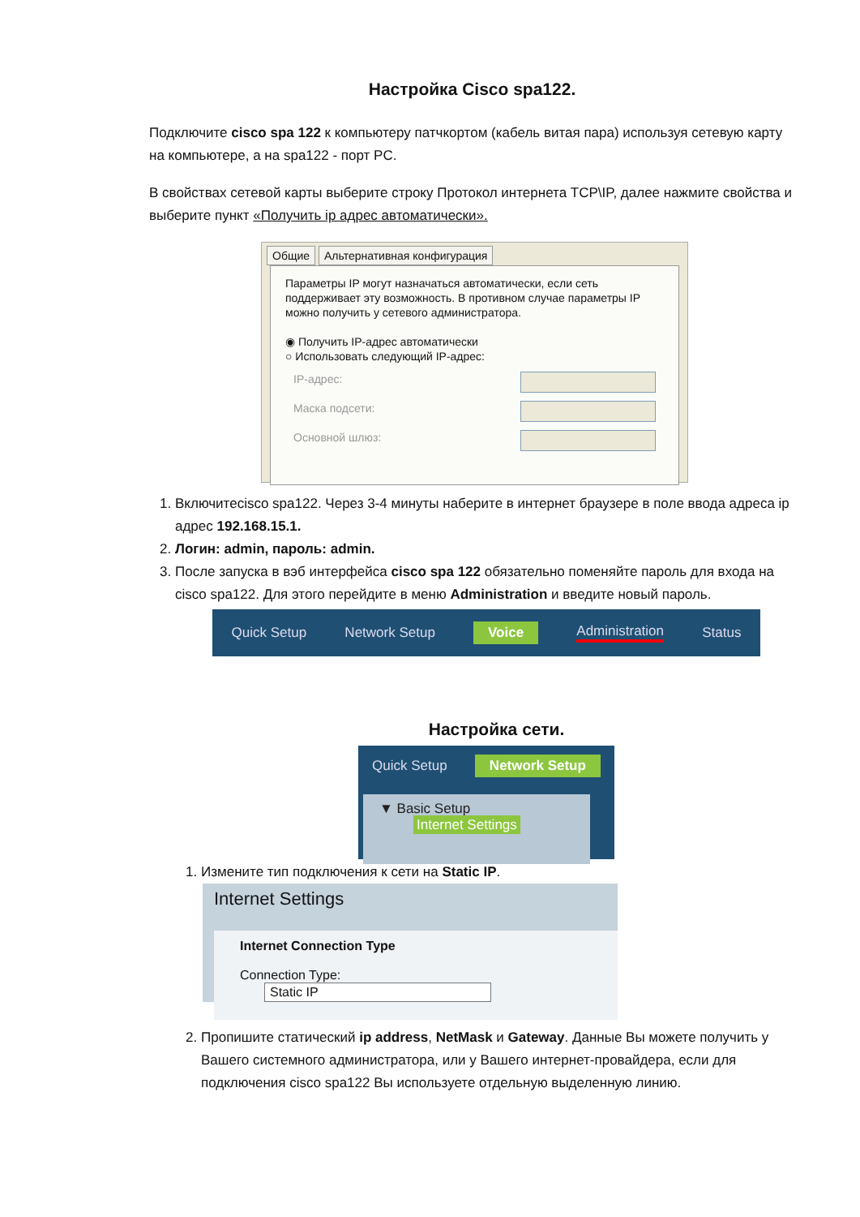Настройка Cisco spa122.
Подключите cisco spa 122 к компьютеру патчкортом (кабель витая пара) используя сетевую карту на компьютере, а на spa122 - порт PC.
В свойствах сетевой карты выберите строку Протокол интернета TCP\IP, далее нажмите свойства и выберите пункт «Получить ip адрес автоматически».
Общие Альтернативная конфигурация
Параметры IP могут назначаться автоматически, если сеть поддерживает эту возможность. В противном случае параметры IP можно получить у сетевого администратора.
◉ Получить IP-адрес автоматически
○ Использовать следующий IP-адрес:
IP-адрес:
Маска подсети:
Основной шлюз:
1. Включитеcisco spa122. Через 3-4 минуты наберите в интернет браузере в поле ввода адреса ip адрес 192.168.15.1.
2. Логин: admin, пароль: admin.
3. После запуска в вэб интерфейса cisco spa 122 обязательно поменяйте пароль для входа на cisco spa122. Для этого перейдите в меню Administration и введите новый пароль.
Quick Setup Network Setup Voice Administration Status
Настройка сети.
Quick Setup Network Setup
▼ Basic Setup
Internet Settings
1. Измените тип подключения к сети на Static IP.
Internet Settings
Internet Connection Type
Connection Type: Static IP
2. Пропишите статический ip address, NetMask и Gateway. Данные Вы можете получить у Вашего системного администратора, или у Вашего интернет-провайдера, если для подключения cisco spa122 Вы используете отдельную выделенную линию.